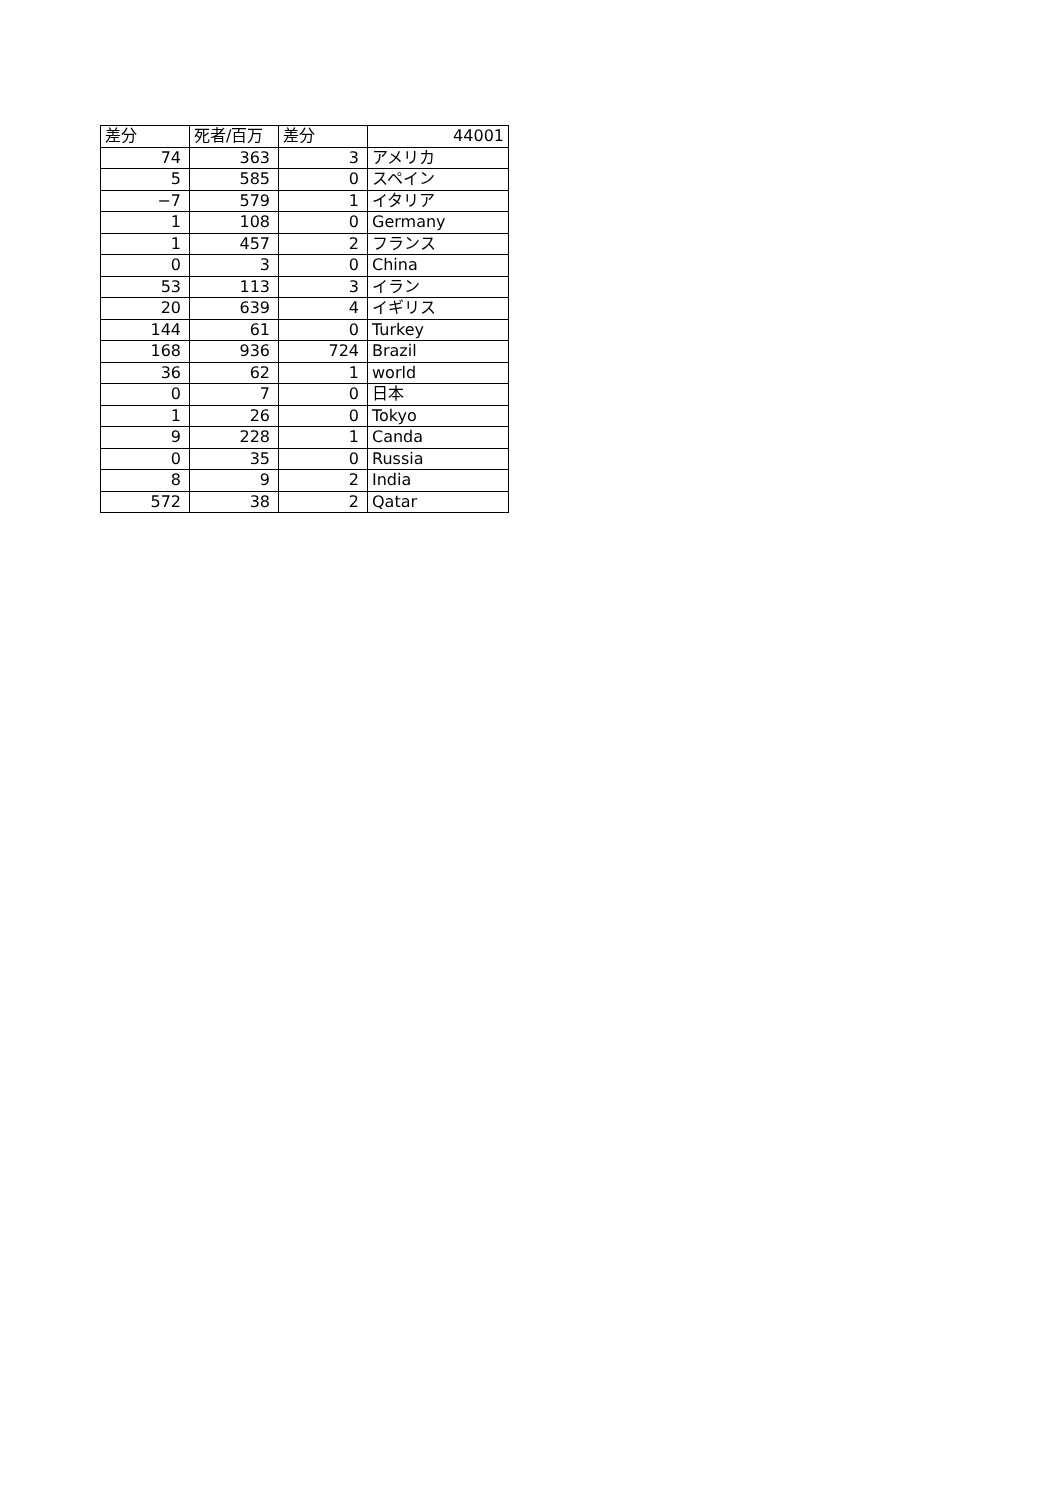| 差分 | 死者/百万 | 差分 | 44001 |
| 74 | 363 | 3 | アメリカ |
| 5 | 585 | 0 | スペイン |
| −7 | 579 | 1 | イタリア |
| 1 | 108 | 0 | Germany |
| 1 | 457 | 2 | フランス |
| 0 | 3 | 0 | China |
| 53 | 113 | 3 | イラン |
| 20 | 639 | 4 | イギリス |
| 144 | 61 | 0 | Turkey |
| 168 | 936 | 724 | Brazil |
| 36 | 62 | 1 | world |
| 0 | 7 | 0 | 日本 |
| 1 | 26 | 0 | Tokyo |
| 9 | 228 | 1 | Canda |
| 0 | 35 | 0 | Russia |
| 8 | 9 | 2 | India |
| 572 | 38 | 2 | Qatar |